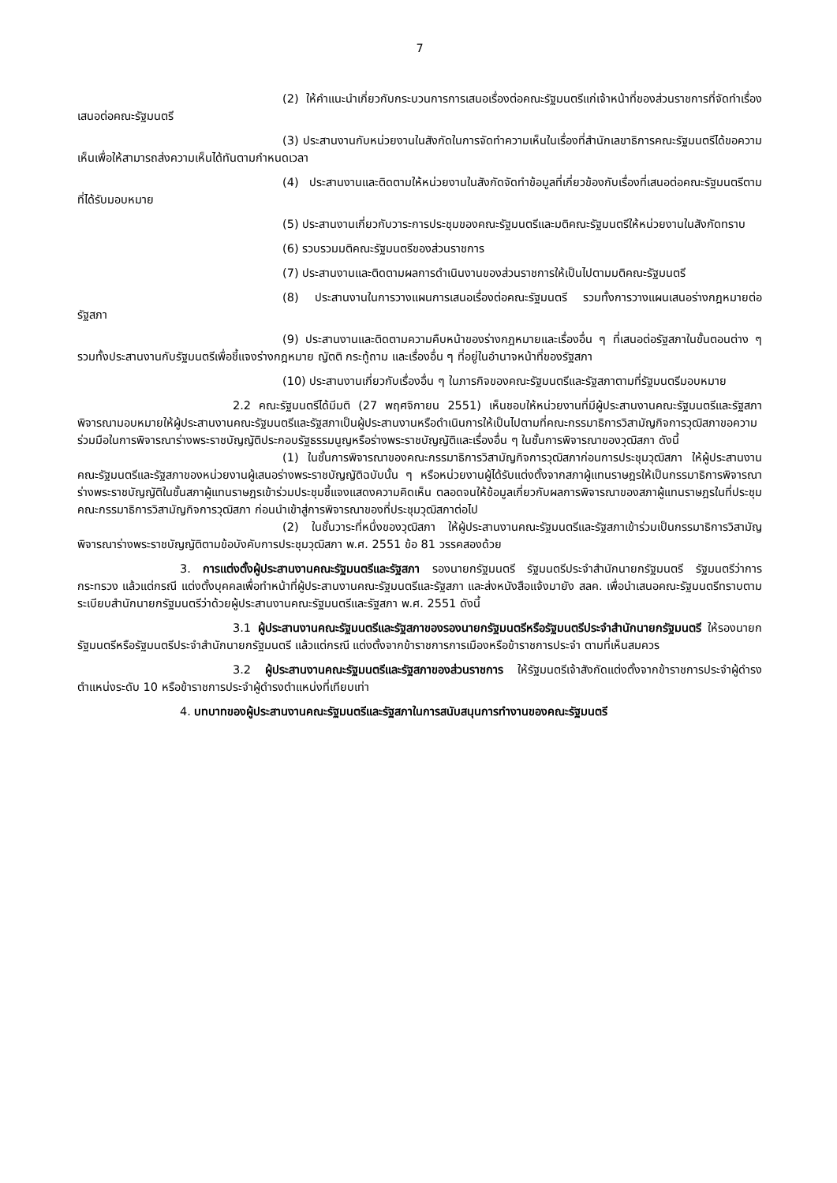7
(2) ให้คำแนะนำเกี่ยวกับกระบวนการการเสนอเรื่องต่อคณะรัฐมนตรีแก่เจ้าหน้าที่ของส่วนราชการที่จัดทำเรื่องเสนอต่อคณะรัฐมนตรี
(3) ประสานงานกับหน่วยงานในสังกัดในการจัดทำความเห็นในเรื่องที่สำนักเลขาธิการคณะรัฐมนตรีได้ขอความเห็นเพื่อให้สามารถส่งความเห็นได้ทันตามกำหนดเวลา
(4) ประสานงานและติดตามให้หน่วยงานในสังกัดจัดทำข้อมูลที่เกี่ยวข้องกับเรื่องที่เสนอต่อคณะรัฐมนตรีตามที่ได้รับมอบหมาย
(5) ประสานงานเกี่ยวกับวาระการประชุมของคณะรัฐมนตรีและมติคณะรัฐมนตรีให้หน่วยงานในสังกัดทราบ
(6) รวบรวมมติคณะรัฐมนตรีของส่วนราชการ
(7) ประสานงานและติดตามผลการดำเนินงานของส่วนราชการให้เป็นไปตามมติคณะรัฐมนตรี
(8) ประสานงานในการวางแผนการเสนอเรื่องต่อคณะรัฐมนตรี รวมทั้งการวางแผนเสนอร่างกฎหมายต่อรัฐสภา
(9) ประสานงานและติดตามความคืบหน้าของร่างกฎหมายและเรื่องอื่น ๆ ที่เสนอต่อรัฐสภาในขั้นตอนต่าง ๆ รวมทั้งประสานงานกับรัฐมนตรีเพื่อชี้แจงร่างกฎหมาย ญัตติ กระทู้ถาม และเรื่องอื่น ๆ ที่อยู่ในอำนาจหน้าที่ของรัฐสภา
(10) ประสานงานเกี่ยวกับเรื่องอื่น ๆ ในภารกิจของคณะรัฐมนตรีและรัฐสภาตามที่รัฐมนตรีมอบหมาย
2.2 คณะรัฐมนตรีได้มีมติ (27 พฤศจิกายน 2551) เห็นชอบให้หน่วยงานที่มีผู้ประสานงานคณะรัฐมนตรีและรัฐสภาพิจารณามอบหมายให้ผู้ประสานงานคณะรัฐมนตรีและรัฐสภาเป็นผู้ประสานงานหรือดำเนินการให้เป็นไปตามที่คณะกรรมาธิการวิสามัญกิจการวุฒิสภาขอความร่วมมือในการพิจารณาร่างพระราชบัญญัติประกอบรัฐธรรมนูญหรือร่างพระราชบัญญัติและเรื่องอื่น ๆ ในชั้นการพิจารณาของวุฒิสภา ดังนี้
(1) ในชั้นการพิจารณาของคณะกรรมาธิการวิสามัญกิจการวุฒิสภาก่อนการประชุมวุฒิสภา ให้ผู้ประสานงานคณะรัฐมนตรีและรัฐสภาของหน่วยงานผู้เสนอร่างพระราชบัญญัติฉบับนั้น ๆ หรือหน่วยงานผู้ได้รับแต่งตั้งจากสภาผู้แทนราษฎรให้เป็นกรรมาธิการพิจารณาร่างพระราชบัญญัติในชั้นสภาผู้แทนราษฎรเข้าร่วมประชุมชี้แจงแสดงความคิดเห็น ตลอดจนให้ข้อมูลเกี่ยวกับผลการพิจารณาของสภาผู้แทนราษฎรในที่ประชุมคณะกรรมาธิการวิสามัญกิจการวุฒิสภา ก่อนนำเข้าสู่การพิจารณาของที่ประชุมวุฒิสภาต่อไป
(2) ในชั้นวาระที่หนึ่งของวุฒิสภา ให้ผู้ประสานงานคณะรัฐมนตรีและรัฐสภาเข้าร่วมเป็นกรรมาธิการวิสามัญพิจารณาร่างพระราชบัญญัติตามข้อบังคับการประชุมวุฒิสภา พ.ศ. 2551 ข้อ 81 วรรคสองด้วย
3. การแต่งตั้งผู้ประสานงานคณะรัฐมนตรีและรัฐสภา รองนายกรัฐมนตรี รัฐมนตรีประจำสำนักนายกรัฐมนตรี รัฐมนตรีว่าการกระทรวง แล้วแต่กรณี แต่งตั้งบุคคลเพื่อทำหน้าที่ผู้ประสานงานคณะรัฐมนตรีและรัฐสภา และส่งหนังสือแจ้งมายัง สลค. เพื่อนำเสนอคณะรัฐมนตรีทราบตามระเบียบสำนักนายกรัฐมนตรีว่าด้วยผู้ประสานงานคณะรัฐมนตรีและรัฐสภา พ.ศ. 2551 ดังนี้
3.1 ผู้ประสานงานคณะรัฐมนตรีและรัฐสภาของรองนายกรัฐมนตรีหรือรัฐมนตรีประจำสำนักนายกรัฐมนตรี ให้รองนายกรัฐมนตรีหรือรัฐมนตรีประจำสำนักนายกรัฐมนตรี แล้วแต่กรณี แต่งตั้งจากข้าราชการการเมืองหรือข้าราชการประจำ ตามที่เห็นสมควร
3.2 ผู้ประสานงานคณะรัฐมนตรีและรัฐสภาของส่วนราชการ ให้รัฐมนตรีเจ้าสังกัดแต่งตั้งจากข้าราชการประจำผู้ดำรงตำแหน่งระดับ 10 หรือข้าราชการประจำผู้ดำรงตำแหน่งที่เทียบเท่า
4. บทบาทของผู้ประสานงานคณะรัฐมนตรีและรัฐสภาในการสนับสนุนการทำงานของคณะรัฐมนตรี